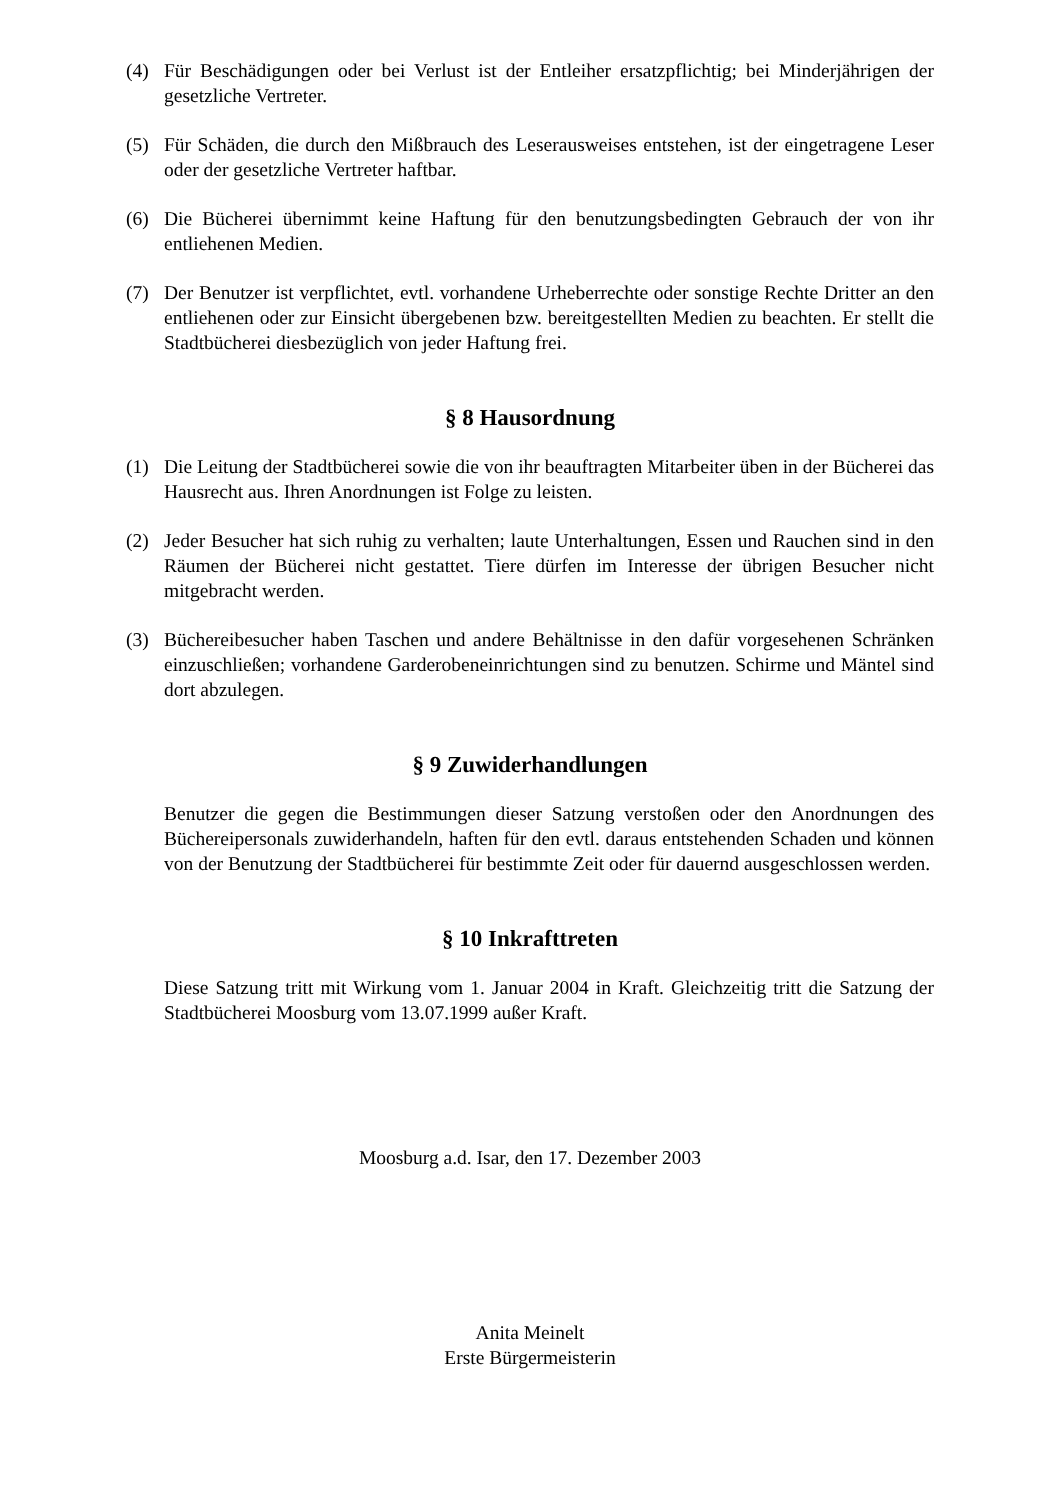(4) Für Beschädigungen oder bei Verlust ist der Entleiher ersatzpflichtig; bei Minderjährigen der gesetzliche Vertreter.
(5) Für Schäden, die durch den Mißbrauch des Leserausweises entstehen, ist der eingetragene Leser oder der gesetzliche Vertreter haftbar.
(6) Die Bücherei übernimmt keine Haftung für den benutzungsbedingten Gebrauch der von ihr entliehenen Medien.
(7) Der Benutzer ist verpflichtet, evtl. vorhandene Urheberrechte oder sonstige Rechte Dritter an den entliehenen oder zur Einsicht übergebenen bzw. bereitgestellten Medien zu beachten. Er stellt die Stadtbücherei diesbezüglich von jeder Haftung frei.
§ 8 Hausordnung
(1) Die Leitung der Stadtbücherei sowie die von ihr beauftragten Mitarbeiter üben in der Bücherei das Hausrecht aus. Ihren Anordnungen ist Folge zu leisten.
(2) Jeder Besucher hat sich ruhig zu verhalten; laute Unterhaltungen, Essen und Rauchen sind in den Räumen der Bücherei nicht gestattet. Tiere dürfen im Interesse der übrigen Besucher nicht mitgebracht werden.
(3) Büchereibesucher haben Taschen und andere Behältnisse in den dafür vorgesehenen Schränken einzuschließen; vorhandene Garderobeneinrichtungen sind zu benutzen. Schirme und Mäntel sind dort abzulegen.
§ 9 Zuwiderhandlungen
Benutzer die gegen die Bestimmungen dieser Satzung verstoßen oder den Anordnungen des Büchereipersonals zuwiderhandeln, haften für den evtl. daraus entstehenden Schaden und können von der Benutzung der Stadtbücherei für bestimmte Zeit oder für dauernd ausgeschlossen werden.
§ 10 Inkrafttreten
Diese Satzung tritt mit Wirkung vom 1. Januar 2004 in Kraft. Gleichzeitig tritt die Satzung der Stadtbücherei Moosburg vom 13.07.1999 außer Kraft.
Moosburg a.d. Isar, den 17. Dezember 2003
Anita Meinelt
Erste Bürgermeisterin